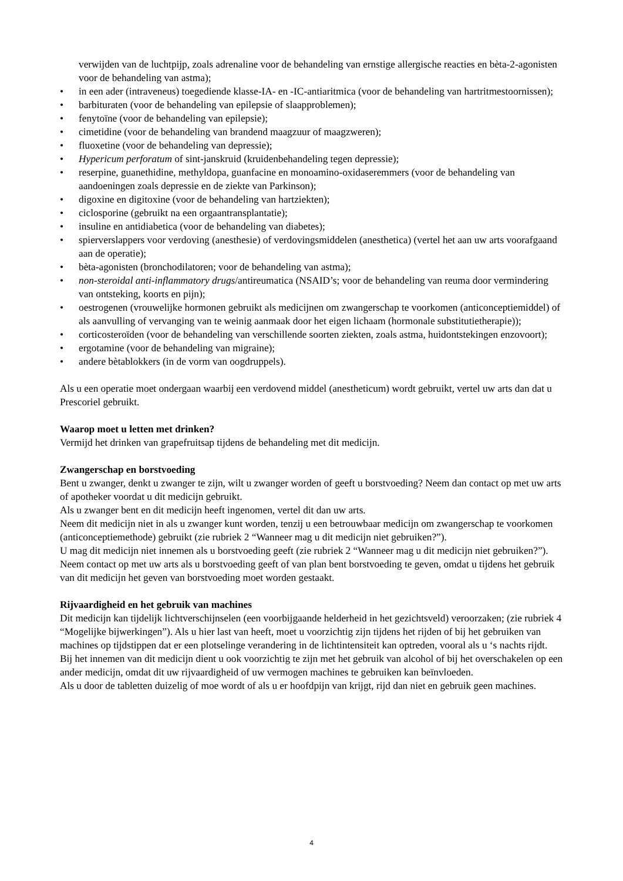verwijden van de luchtpijp, zoals adrenaline voor de behandeling van ernstige allergische reacties en bèta-2-agonisten voor de behandeling van astma);
• in een ader (intraveneus) toegediende klasse-IA- en -IC-antiaritmica (voor de behandeling van hartritmestoornissen);
• barbituraten (voor de behandeling van epilepsie of slaapproblemen);
• fenytoïne (voor de behandeling van epilepsie);
• cimetidine (voor de behandeling van brandend maagzuur of maagzweren);
• fluoxetine (voor de behandeling van depressie);
• Hypericum perforatum of sint-janskruid (kruidenbehandeling tegen depressie);
• reserpine, guanethidine, methyldopa, guanfacine en monoamino-oxidaseremmers (voor de behandeling van aandoeningen zoals depressie en de ziekte van Parkinson);
• digoxine en digitoxine (voor de behandeling van hartziekten);
• ciclosporine (gebruikt na een orgaantransplantatie);
• insuline en antidiabetica (voor de behandeling van diabetes);
• spierverslappers voor verdoving (anesthesie) of verdovingsmiddelen (anesthetica) (vertel het aan uw arts voorafgaand aan de operatie);
• bèta-agonisten (bronchodilatoren; voor de behandeling van astma);
• non-steroidal anti-inflammatory drugs/antireumatica (NSAID’s; voor de behandeling van reuma door vermindering van ontsteking, koorts en pijn);
• oestrogenen (vrouwelijke hormonen gebruikt als medicijnen om zwangerschap te voorkomen (anticonceptiemiddel) of als aanvulling of vervanging van te weinig aanmaak door het eigen lichaam (hormonale substitutietherapie));
• corticosteroïden (voor de behandeling van verschillende soorten ziekten, zoals astma, huidontstekingen enzovoort);
• ergotamine (voor de behandeling van migraine);
• andere bètablokkers (in de vorm van oogdruppels).
Als u een operatie moet ondergaan waarbij een verdovend middel (anestheticum) wordt gebruikt, vertel uw arts dan dat u Prescoriel gebruikt.
Waarop moet u letten met drinken?
Vermijd het drinken van grapefruitsap tijdens de behandeling met dit medicijn.
Zwangerschap en borstvoeding
Bent u zwanger, denkt u zwanger te zijn, wilt u zwanger worden of geeft u borstvoeding? Neem dan contact op met uw arts of apotheker voordat u dit medicijn gebruikt.
Als u zwanger bent en dit medicijn heeft ingenomen, vertel dit dan uw arts.
Neem dit medicijn niet in als u zwanger kunt worden, tenzij u een betrouwbaar medicijn om zwangerschap te voorkomen (anticonceptiemethode) gebruikt (zie rubriek 2 “Wanneer mag u dit medicijn niet gebruiken?”).
U mag dit medicijn niet innemen als u borstvoeding geeft (zie rubriek 2 “Wanneer mag u dit medicijn niet gebruiken?”). Neem contact op met uw arts als u borstvoeding geeft of van plan bent borstvoeding te geven, omdat u tijdens het gebruik van dit medicijn het geven van borstvoeding moet worden gestaakt.
Rijvaardigheid en het gebruik van machines
Dit medicijn kan tijdelijk lichtverschijnselen (een voorbijgaande helderheid in het gezichtsveld) veroorzaken; (zie rubriek 4 “Mogelijke bijwerkingen”). Als u hier last van heeft, moet u voorzichtig zijn tijdens het rijden of bij het gebruiken van machines op tijdstippen dat er een plotselinge verandering in de lichtintensiteit kan optreden, vooral als u ‘s nachts rijdt.
Bij het innemen van dit medicijn dient u ook voorzichtig te zijn met het gebruik van alcohol of bij het overschakelen op een ander medicijn, omdat dit uw rijvaardigheid of uw vermogen machines te gebruiken kan beïnvloeden.
Als u door de tabletten duizelig of moe wordt of als u er hoofdpijn van krijgt, rijd dan niet en gebruik geen machines.
4